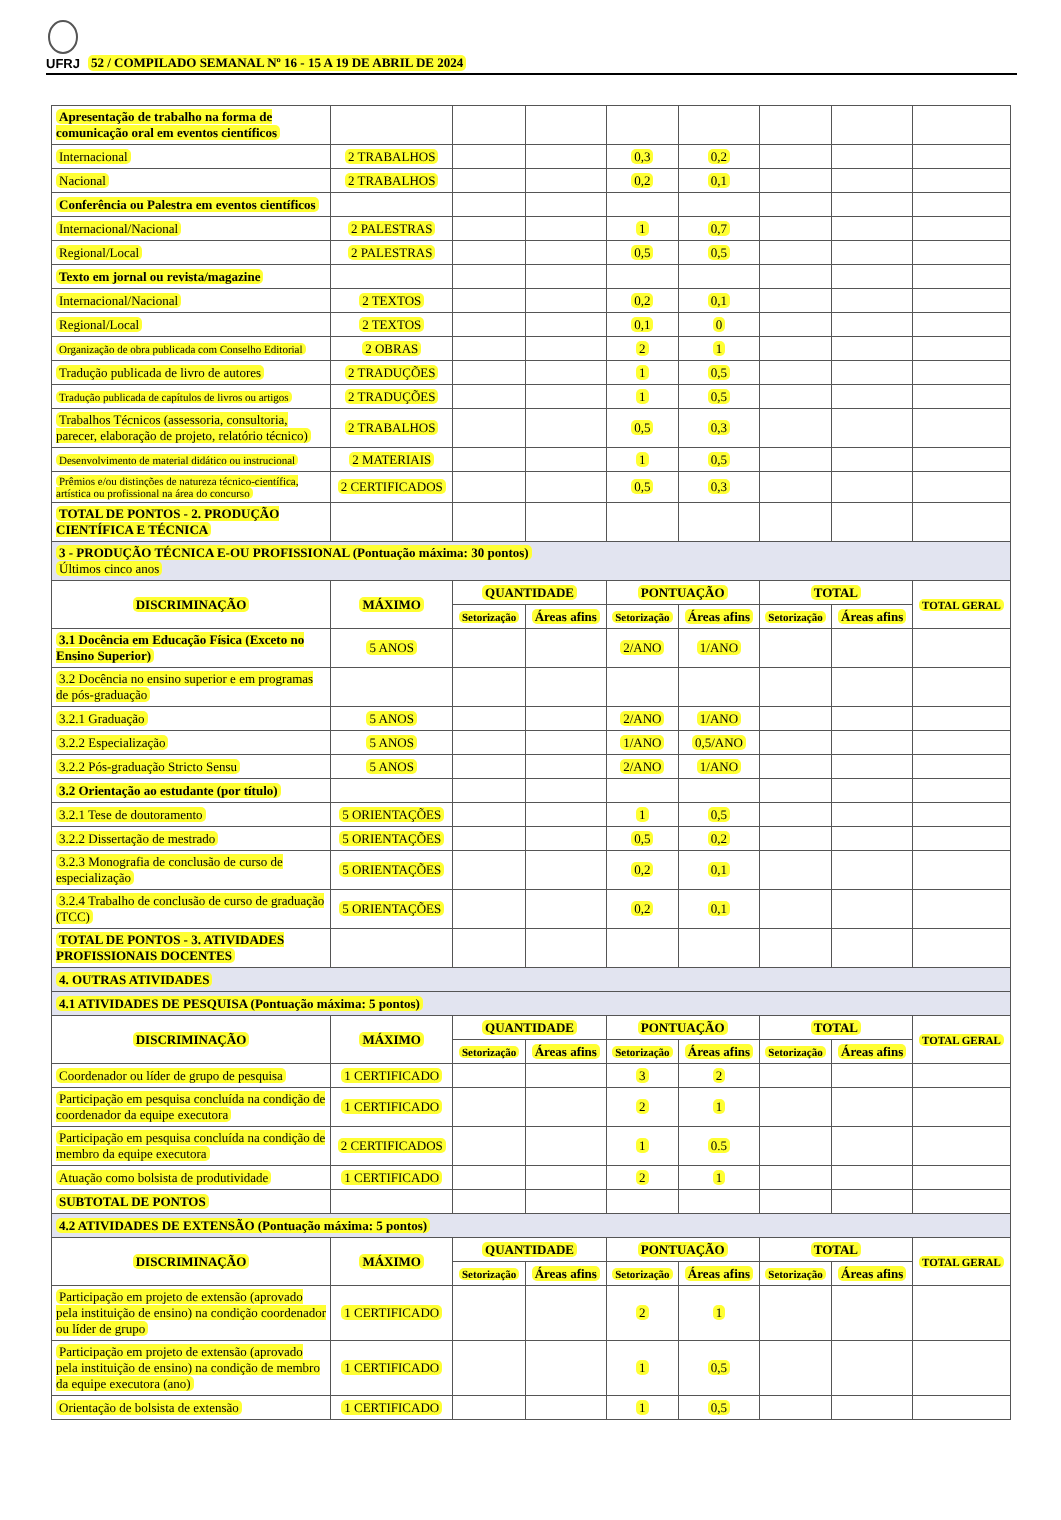UFRJ
52 / COMPILADO SEMANAL Nº 16 - 15 A 19 DE ABRIL DE 2024
| Apresentação de trabalho na forma de comunicação oral em eventos científicos | | | | | | | | |
| Internacional | 2 TRABALHOS | | | 0,3 | 0,2 | | | |
| Nacional | 2 TRABALHOS | | | 0,2 | 0,1 | | | |
| Conferência ou Palestra em eventos científicos | | | | | | | | |
| Internacional/Nacional | 2 PALESTRAS | | | 1 | 0,7 | | | |
| Regional/Local | 2 PALESTRAS | | | 0,5 | 0,5 | | | |
| Texto em jornal ou revista/magazine | | | | | | | | |
| Internacional/Nacional | 2 TEXTOS | | | 0,2 | 0,1 | | | |
| Regional/Local | 2 TEXTOS | | | 0,1 | 0 | | | |
| Organização de obra publicada com Conselho Editorial | 2 OBRAS | | | 2 | 1 | | | |
| Tradução publicada de livro de autores | 2 TRADUÇÕES | | | 1 | 0,5 | | | |
| Tradução publicada de capítulos de livros ou artigos | 2 TRADUÇÕES | | | 1 | 0,5 | | | |
| Trabalhos Técnicos (assessoria, consultoria, parecer, elaboração de projeto, relatório técnico) | 2 TRABALHOS | | | 0,5 | 0,3 | | | |
| Desenvolvimento de material didático ou instrucional | 2 MATERIAIS | | | 1 | 0,5 | | | |
| Prêmios e/ou distinções de natureza técnico-científica, artística ou profissional na área do concurso | 2 CERTIFICADOS | | | 0,5 | 0,3 | | | |
| TOTAL DE PONTOS - 2. PRODUÇÃO CIENTÍFICA E TÉCNICA | | | | | | | | |
| 3 - PRODUÇÃO TÉCNICA E-OU PROFISSIONAL (Pontuação máxima: 30 pontos) Últimos cinco anos | | | | | | | | |
| DISCRIMINAÇÃO | MÁXIMO | QUANTIDADE | | PONTUAÇÃO | | TOTAL | | TOTAL GERAL |
| | | Setorização | Áreas afins | Setorização | Áreas afins | Setorização | Áreas afins | |
| 3.1 Docência em Educação Física (Exceto no Ensino Superior) | 5 ANOS | | | 2/ANO | 1/ANO | | | |
| 3.2 Docência no ensino superior e em programas de pós-graduação | | | | | | | | |
| 3.2.1 Graduação | 5 ANOS | | | 2/ANO | 1/ANO | | | |
| 3.2.2 Especialização | 5 ANOS | | | 1/ANO | 0,5/ANO | | | |
| 3.2.2 Pós-graduação Stricto Sensu | 5 ANOS | | | 2/ANO | 1/ANO | | | |
| 3.2 Orientação ao estudante (por título) | | | | | | | | |
| 3.2.1 Tese de doutoramento | 5 ORIENTAÇÕES | | | 1 | 0,5 | | | |
| 3.2.2 Dissertação de mestrado | 5 ORIENTAÇÕES | | | 0,5 | 0,2 | | | |
| 3.2.3 Monografia de conclusão de curso de especialização | 5 ORIENTAÇÕES | | | 0,2 | 0,1 | | | |
| 3.2.4 Trabalho de conclusão de curso de graduação (TCC) | 5 ORIENTAÇÕES | | | 0,2 | 0,1 | | | |
| TOTAL DE PONTOS - 3. ATIVIDADES PROFISSIONAIS DOCENTES | | | | | | | | |
| 4. OUTRAS ATIVIDADES | | | | | | | | |
| 4.1 ATIVIDADES DE PESQUISA (Pontuação máxima: 5 pontos) | | | | | | | | |
| DISCRIMINAÇÃO | MÁXIMO | QUANTIDADE | | PONTUAÇÃO | | TOTAL | | TOTAL GERAL |
| | | Setorização | Áreas afins | Setorização | Áreas afins | Setorização | Áreas afins | |
| Coordenador ou líder de grupo de pesquisa | 1 CERTIFICADO | | | 3 | 2 | | | |
| Participação em pesquisa concluída na condição de coordenador da equipe executora | 1 CERTIFICADO | | | 2 | 1 | | | |
| Participação em pesquisa concluída na condição de membro da equipe executora | 2 CERTIFICADOS | | | 1 | 0.5 | | | |
| Atuação como bolsista de produtividade | 1 CERTIFICADO | | | 2 | 1 | | | |
| SUBTOTAL DE PONTOS | | | | | | | | |
| 4.2 ATIVIDADES DE EXTENSÃO (Pontuação máxima: 5 pontos) | | | | | | | | |
| DISCRIMINAÇÃO | MÁXIMO | QUANTIDADE | | PONTUAÇÃO | | TOTAL | | TOTAL GERAL |
| | | Setorização | Áreas afins | Setorização | Áreas afins | Setorização | Áreas afins | |
| Participação em projeto de extensão (aprovado pela instituição de ensino) na condição coordenador ou líder de grupo | 1 CERTIFICADO | | | 2 | 1 | | | |
| Participação em projeto de extensão (aprovado pela instituição de ensino) na condição de membro da equipe executora (ano) | 1 CERTIFICADO | | | 1 | 0,5 | | | |
| Orientação de bolsista de extensão | 1 CERTIFICADO | | | 1 | 0,5 | | | |